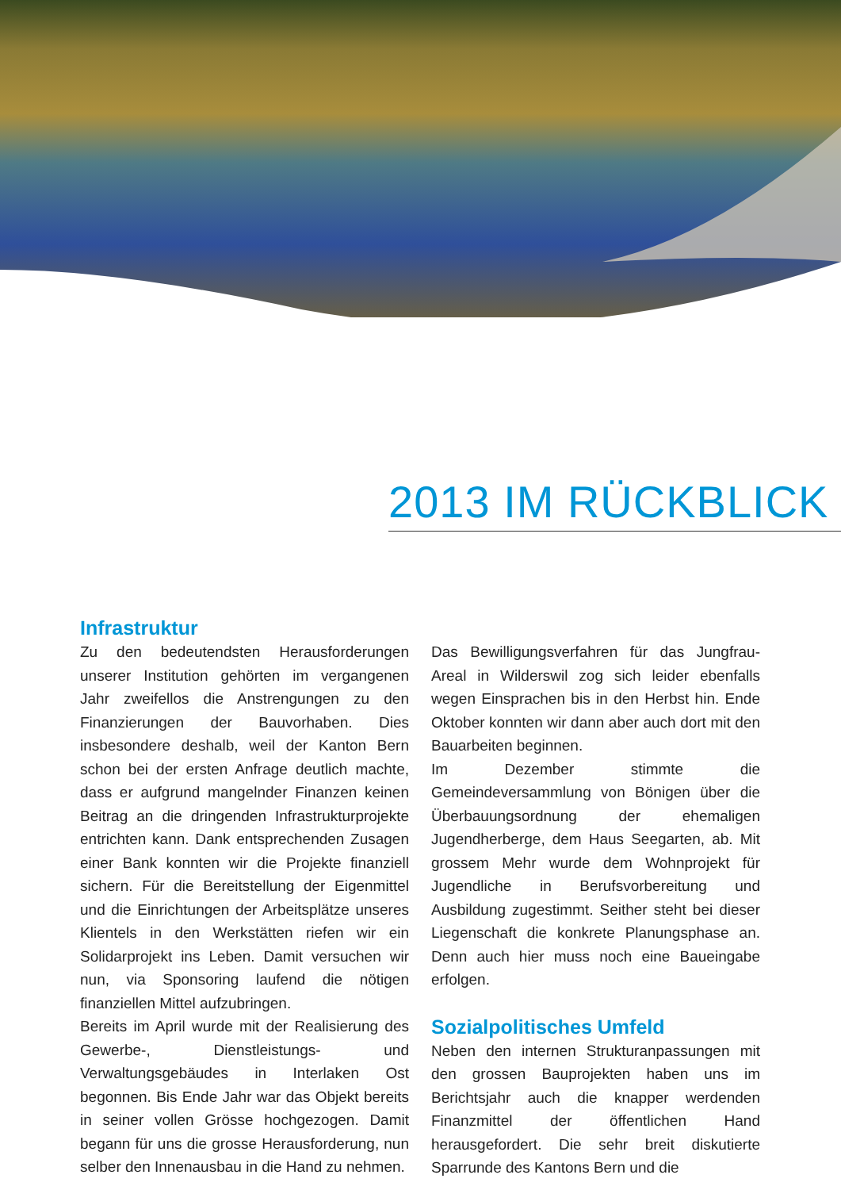2013 IM RÜCKBLICK
Infrastruktur
Zu den bedeutendsten Herausforderungen unserer Institution gehörten im vergangenen Jahr zweifellos die Anstrengungen zu den Finanzierungen der Bauvorhaben. Dies insbesondere deshalb, weil der Kanton Bern schon bei der ersten Anfrage deutlich machte, dass er aufgrund mangelnder Finanzen keinen Beitrag an die dringenden Infrastrukturprojekte entrichten kann. Dank entsprechenden Zusagen einer Bank konnten wir die Projekte finanziell sichern. Für die Bereitstellung der Eigenmittel und die Einrichtungen der Arbeitsplätze unseres Klientels in den Werkstätten riefen wir ein Solidarprojekt ins Leben. Damit versuchen wir nun, via Sponsoring laufend die nötigen finanziellen Mittel aufzubringen.
Bereits im April wurde mit der Realisierung des Gewerbe-, Dienstleistungs- und Verwaltungsgebäudes in Interlaken Ost begonnen. Bis Ende Jahr war das Objekt bereits in seiner vollen Grösse hochgezogen. Damit begann für uns die grosse Herausforderung, nun selber den Innenausbau in die Hand zu nehmen.
Das Bewilligungsverfahren für das Jungfrau-Areal in Wilderswil zog sich leider ebenfalls wegen Einsprachen bis in den Herbst hin. Ende Oktober konnten wir dann aber auch dort mit den Bauarbeiten beginnen.
Im Dezember stimmte die Gemeindeversammlung von Bönigen über die Überbauungsordnung der ehemaligen Jugendherberge, dem Haus Seegarten, ab. Mit grossem Mehr wurde dem Wohnprojekt für Jugendliche in Berufsvorbereitung und Ausbildung zugestimmt. Seither steht bei dieser Liegenschaft die konkrete Planungsphase an. Denn auch hier muss noch eine Baueingabe erfolgen.
Sozialpolitisches Umfeld
Neben den internen Strukturanpassungen mit den grossen Bauprojekten haben uns im Berichtsjahr auch die knapper werdenden Finanzmittel der öffentlichen Hand herausgefordert. Die sehr breit diskutierte Sparrunde des Kantons Bern und die